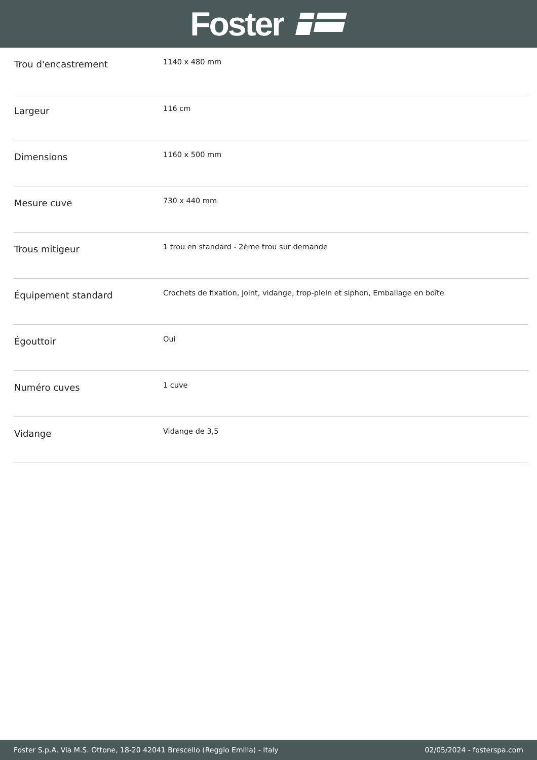Foster
| Trou d'encastrement | 1140 x 480 mm |
| Largeur | 116 cm |
| Dimensions | 1160 x 500 mm |
| Mesure cuve | 730 x 440 mm |
| Trous mitigeur | 1 trou en standard - 2ème trou sur demande |
| Équipement standard | Crochets de fixation, joint, vidange, trop-plein et siphon, Emballage en boîte |
| Égouttoir | Oui |
| Numéro cuves | 1 cuve |
| Vidange | Vidange de 3,5 |
Foster S.p.A. Via M.S. Ottone, 18-20 42041 Brescello (Reggio Emilia) - Italy 02/05/2024 - fosterspa.com